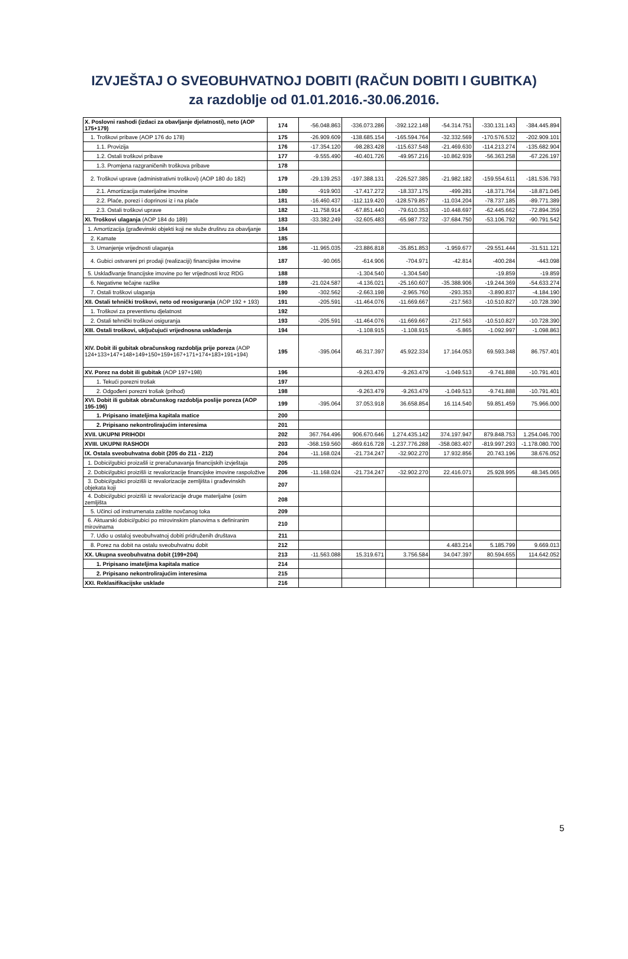IZVJEŠTAJ O SVEOBUHVATNOJ DOBITI (RAČUN DOBITI I GUBITKA)
za razdoblje od 01.01.2016.-30.06.2016.
| X. Poslovni rashodi (izdaci za obavljanje djelatnosti), neto (AOP 175+179) | 174 | -56.048.863 | -336.073.286 | -392.122.148 | -54.314.751 | -330.131.143 | -384.445.894 |
| 1. Troškovi pribave (AOP 176 do 178) | 175 | -26.909.609 | -138.685.154 | -165.594.764 | -32.332.569 | -170.576.532 | -202.909.101 |
| 1.1. Provizija | 176 | -17.354.120 | -98.283.428 | -115.637.548 | -21.469.630 | -114.213.274 | -135.682.904 |
| 1.2. Ostali troškovi pribave | 177 | -9.555.490 | -40.401.726 | -49.957.216 | -10.862.939 | -56.363.258 | -67.226.197 |
| 1.3. Promjena razgraničenih troškova pribave | 178 | | | | | | |
| 2. Troškovi uprave (administrativni troškovi) (AOP 180 do 182) | 179 | -29.139.253 | -197.388.131 | -226.527.385 | -21.982.182 | -159.554.611 | -181.536.793 |
| 2.1. Amortizacija materijalne imovine | 180 | -919.903 | -17.417.272 | -18.337.175 | -499.281 | -18.371.764 | -18.871.045 |
| 2.2. Plaće, porezi i doprinosi iz i na plaće | 181 | -16.460.437 | -112.119.420 | -128.579.857 | -11.034.204 | -78.737.185 | -89.771.389 |
| 2.3. Ostali troškovi uprave | 182 | -11.758.914 | -67.851.440 | -79.610.353 | -10.448.697 | -62.445.662 | -72.894.359 |
| XI. Troškovi ulaganja (AOP 184 do 189) | 183 | -33.382.249 | -32.605.483 | -65.987.732 | -37.684.750 | -53.106.792 | -90.791.542 |
| 1. Amortizacija (građevinski objekti koji ne služe društvu za obavljanje | 184 | | | | | | |
| 2. Kamate | 185 | | | | | | |
| 3. Umanjenje vrijednosti ulaganja | 186 | -11.965.035 | -23.886.818 | -35.851.853 | -1.959.677 | -29.551.444 | -31.511.121 |
| 4. Gubici ostvareni pri prodaji (realizaciji) financijske imovine | 187 | -90.065 | -614.906 | -704.971 | -42.814 | -400.284 | -443.098 |
| 5. Usklađivanje financijske imovine po fer vrijednosti kroz RDG | 188 | | -1.304.540 | -1.304.540 | | -19.859 | -19.859 |
| 6. Negativne tečajne razlike | 189 | -21.024.587 | -4.136.021 | -25.160.607 | -35.388.906 | -19.244.369 | -54.633.274 |
| 7. Ostali troškovi ulaganja | 190 | -302.562 | -2.663.198 | -2.965.760 | -293.353 | -3.890.837 | -4.184.190 |
| XII. Ostali tehnički troškovi, neto od reosiguranja (AOP 192 + 193) | 191 | -205.591 | -11.464.076 | -11.669.667 | -217.563 | -10.510.827 | -10.728.390 |
| 1. Troškovi za preventivnu djelatnost | 192 | | | | | | |
| 2. Ostali tehnički troškovi osiguranja | 193 | -205.591 | -11.464.076 | -11.669.667 | -217.563 | -10.510.827 | -10.728.390 |
| XIII. Ostali troškovi, uključujući vrijednosna usklađenja | 194 | | -1.108.915 | -1.108.915 | -5.865 | -1.092.997 | -1.098.863 |
| XIV. Dobit ili gubitak obračunskog razdoblja prije poreza (AOP 124+133+147+148+149+150+159+167+171+174+183+191+194) | 195 | -395.064 | 46.317.397 | 45.922.334 | 17.164.053 | 69.593.348 | 86.757.401 |
| XV. Porez na dobit ili gubitak (AOP 197+198) | 196 | | -9.263.479 | -9.263.479 | -1.049.513 | -9.741.888 | -10.791.401 |
| 1. Tekući porezni trošak | 197 | | | | | | |
| 2. Odgođeni porezni trošak (prihod) | 198 | | -9.263.479 | -9.263.479 | -1.049.513 | -9.741.888 | -10.791.401 |
| XVI. Dobit ili gubitak obračunskog razdoblja poslije poreza (AOP 195-196) | 199 | -395.064 | 37.053.918 | 36.658.854 | 16.114.540 | 59.851.459 | 75.966.000 |
| 1. Pripisano imateljima kapitala matice | 200 | | | | | | |
| 2. Pripisano nekontrolirajućim interesima | 201 | | | | | | |
| XVII. UKUPNI PRIHODI | 202 | 367.764.496 | 906.670.646 | 1.274.435.142 | 374.197.947 | 879.848.753 | 1.254.046.700 |
| XVIII. UKUPNI RASHODI | 203 | -368.159.560 | -869.616.728 | -1.237.776.288 | -358.083.407 | -819.997.293 | -1.178.080.700 |
| IX. Ostala sveobuhvatna dobit (205 do 211 - 212) | 204 | -11.168.024 | -21.734.247 | -32.902.270 | 17.932.856 | 20.743.196 | 38.676.052 |
| 1. Dobici/gubici proizašli iz preračunavanja financijskih izvještaja | 205 | | | | | | |
| 2. Dobici/gubici proizišli iz revalorizacije financijske imovine raspoložive | 206 | -11.168.024 | -21.734.247 | -32.902.270 | 22.416.071 | 25.928.995 | 48.345.065 |
| 3. Dobici/gubici proizišli iz revalorizacije zemljišta i građevinskih objekata koji | 207 | | | | | | |
| 4. Dobici/gubici proizišli iz revalorizacije druge materijalne (osim zemljišta | 208 | | | | | | |
| 5. Učinci od instrumenata zaštite novčanog toka | 209 | | | | | | |
| 6. Aktuarski dobici/gubici po mirovinskim planovima s definiranim mirovinama | 210 | | | | | | |
| 7. Udio u ostaloj sveobuhvatnoj dobiti pridruženih društava | 211 | | | | | | |
| 8. Porez na dobit na ostalu sveobuhvatnu dobit | 212 | | | | 4.483.214 | 5.185.799 | 9.669.013 |
| XX. Ukupna sveobuhvatna dobit (199+204) | 213 | -11.563.088 | 15.319.671 | 3.756.584 | 34.047.397 | 80.594.655 | 114.642.052 |
| 1. Pripisano imateljima kapitala matice | 214 | | | | | | |
| 2. Pripisano nekontrolirajućim interesima | 215 | | | | | | |
| XXI. Reklasifikacijske usklade | 216 | | | | | | |
5